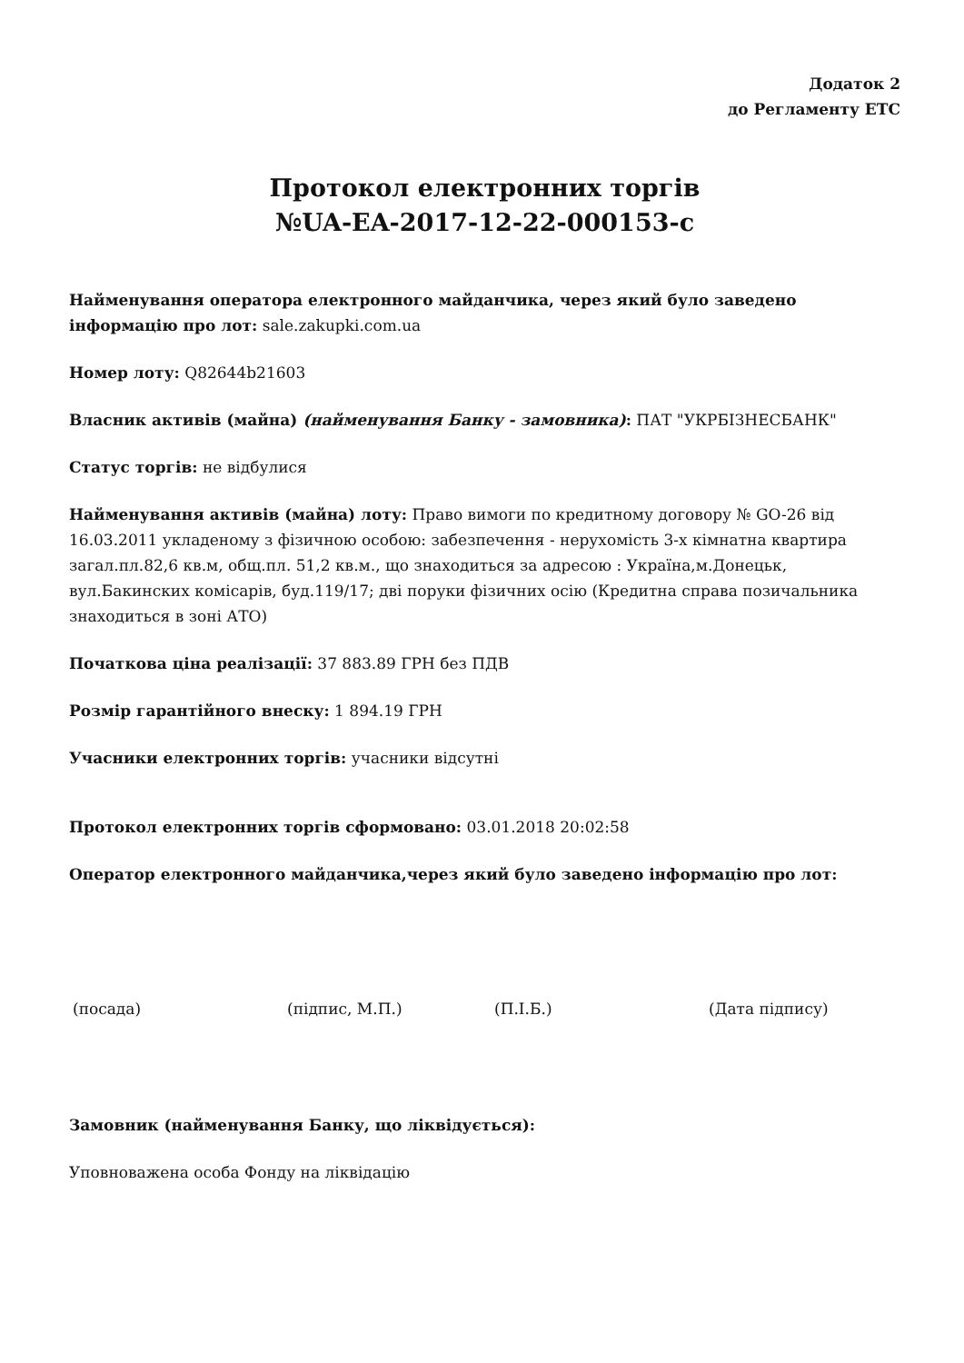Додаток 2
до Регламенту ЕТС
Протокол електронних торгів
№UA-EA-2017-12-22-000153-c
Найменування оператора електронного майданчика, через який було заведено інформацію про лот: sale.zakupki.com.ua
Номер лоту: Q82644b21603
Власник активів (майна) (найменування Банку - замовника): ПАТ "УКРБІЗНЕСБАНК"
Статус торгів: не відбулися
Найменування активів (майна) лоту: Право вимоги по кредитному договору № GO-26 від 16.03.2011 укладеному з фізичною особою: забезпечення - нерухомість 3-х кімнатна квартира загал.пл.82,6 кв.м, общ.пл. 51,2 кв.м., що знаходиться за адресою : Україна,м.Донецьк, вул.Бакинских комісарів, буд.119/17; дві поруки фізичних осію (Кредитна справа позичальника знаходиться в зоні АТО)
Початкова ціна реалізації: 37 883.89 ГРН без ПДВ
Розмір гарантійного внеску: 1 894.19 ГРН
Учасники електронних торгів: учасники відсутні
Протокол електронних торгів сформовано: 03.01.2018 20:02:58
Оператор електронного майданчика,через який було заведено інформацію про лот:
(посада) (підпис, М.П.) (П.І.Б.) (Дата підпису)
Замовник (найменування Банку, що ліквідується):
Уповноважена особа Фонду на ліквідацію